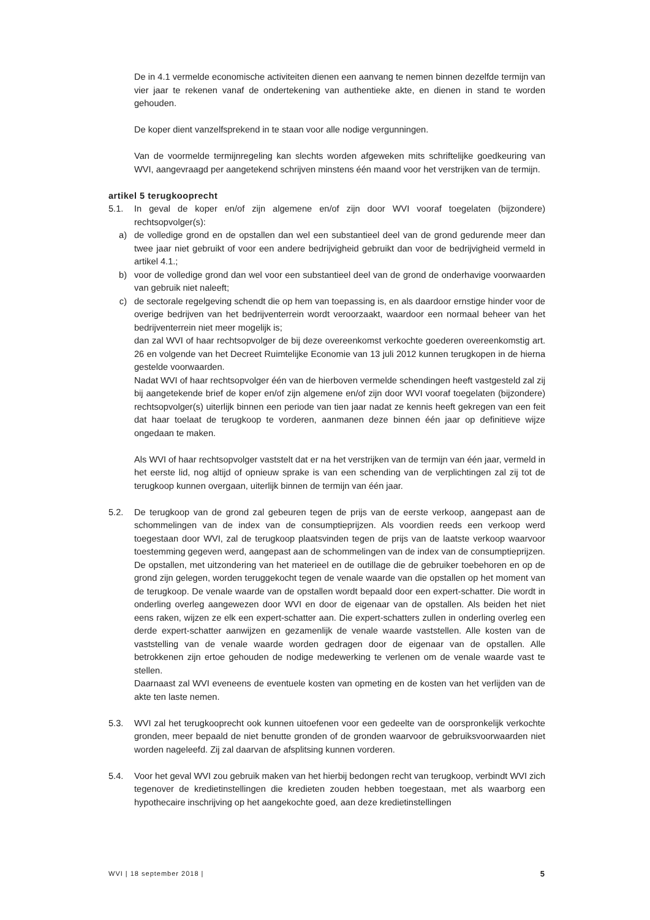De in 4.1 vermelde economische activiteiten dienen een aanvang te nemen binnen dezelfde termijn van vier jaar te rekenen vanaf de ondertekening van authentieke akte, en dienen in stand te worden gehouden.
De koper dient vanzelfsprekend in te staan voor alle nodige vergunningen.
Van de voormelde termijnregeling kan slechts worden afgeweken mits schriftelijke goedkeuring van WVI, aangevraagd per aangetekend schrijven minstens één maand voor het verstrijken van de termijn.
artikel 5 terugkooprecht
5.1. In geval de koper en/of zijn algemene en/of zijn door WVI vooraf toegelaten (bijzondere) rechtsopvolger(s):
a) de volledige grond en de opstallen dan wel een substantieel deel van de grond gedurende meer dan twee jaar niet gebruikt of voor een andere bedrijvigheid gebruikt dan voor de bedrijvigheid vermeld in artikel 4.1.;
b) voor de volledige grond dan wel voor een substantieel deel van de grond de onderhavige voorwaarden van gebruik niet naleeft;
c) de sectorale regelgeving schendt die op hem van toepassing is, en als daardoor ernstige hinder voor de overige bedrijven van het bedrijventerrein wordt veroorzaakt, waardoor een normaal beheer van het bedrijventerrein niet meer mogelijk is;
dan zal WVI of haar rechtsopvolger de bij deze overeenkomst verkochte goederen overeenkomstig art. 26 en volgende van het Decreet Ruimtelijke Economie van 13 juli 2012 kunnen terugkopen in de hierna gestelde voorwaarden.
Nadat WVI of haar rechtsopvolger één van de hierboven vermelde schendingen heeft vastgesteld zal zij bij aangetekende brief de koper en/of zijn algemene en/of zijn door WVI vooraf toegelaten (bijzondere) rechtsopvolger(s) uiterlijk binnen een periode van tien jaar nadat ze kennis heeft gekregen van een feit dat haar toelaat de terugkoop te vorderen, aanmanen deze binnen één jaar op definitieve wijze ongedaan te maken.
Als WVI of haar rechtsopvolger vaststelt dat er na het verstrijken van de termijn van één jaar, vermeld in het eerste lid, nog altijd of opnieuw sprake is van een schending van de verplichtingen zal zij tot de terugkoop kunnen overgaan, uiterlijk binnen de termijn van één jaar.
5.2. De terugkoop van de grond zal gebeuren tegen de prijs van de eerste verkoop, aangepast aan de schommelingen van de index van de consumptieprijzen. Als voordien reeds een verkoop werd toegestaan door WVI, zal de terugkoop plaatsvinden tegen de prijs van de laatste verkoop waarvoor toestemming gegeven werd, aangepast aan de schommelingen van de index van de consumptieprijzen.
De opstallen, met uitzondering van het materieel en de outillage die de gebruiker toebehoren en op de grond zijn gelegen, worden teruggekocht tegen de venale waarde van die opstallen op het moment van de terugkoop. De venale waarde van de opstallen wordt bepaald door een expert-schatter. Die wordt in onderling overleg aangewezen door WVI en door de eigenaar van de opstallen. Als beiden het niet eens raken, wijzen ze elk een expert-schatter aan. Die expert-schatters zullen in onderling overleg een derde expert-schatter aanwijzen en gezamenlijk de venale waarde vaststellen. Alle kosten van de vaststelling van de venale waarde worden gedragen door de eigenaar van de opstallen. Alle betrokkenen zijn ertoe gehouden de nodige medewerking te verlenen om de venale waarde vast te stellen.
Daarnaast zal WVI eveneens de eventuele kosten van opmeting en de kosten van het verlijden van de akte ten laste nemen.
5.3. WVI zal het terugkooprecht ook kunnen uitoefenen voor een gedeelte van de oorspronkelijk verkochte gronden, meer bepaald de niet benutte gronden of de gronden waarvoor de gebruiksvoorwaarden niet worden nageleefd. Zij zal daarvan de afsplitsing kunnen vorderen.
5.4. Voor het geval WVI zou gebruik maken van het hierbij bedongen recht van terugkoop, verbindt WVI zich tegenover de kredietinstellingen die kredieten zouden hebben toegestaan, met als waarborg een hypothecaire inschrijving op het aangekochte goed, aan deze kredietinstellingen
WVI | 18 september 2018 | 5